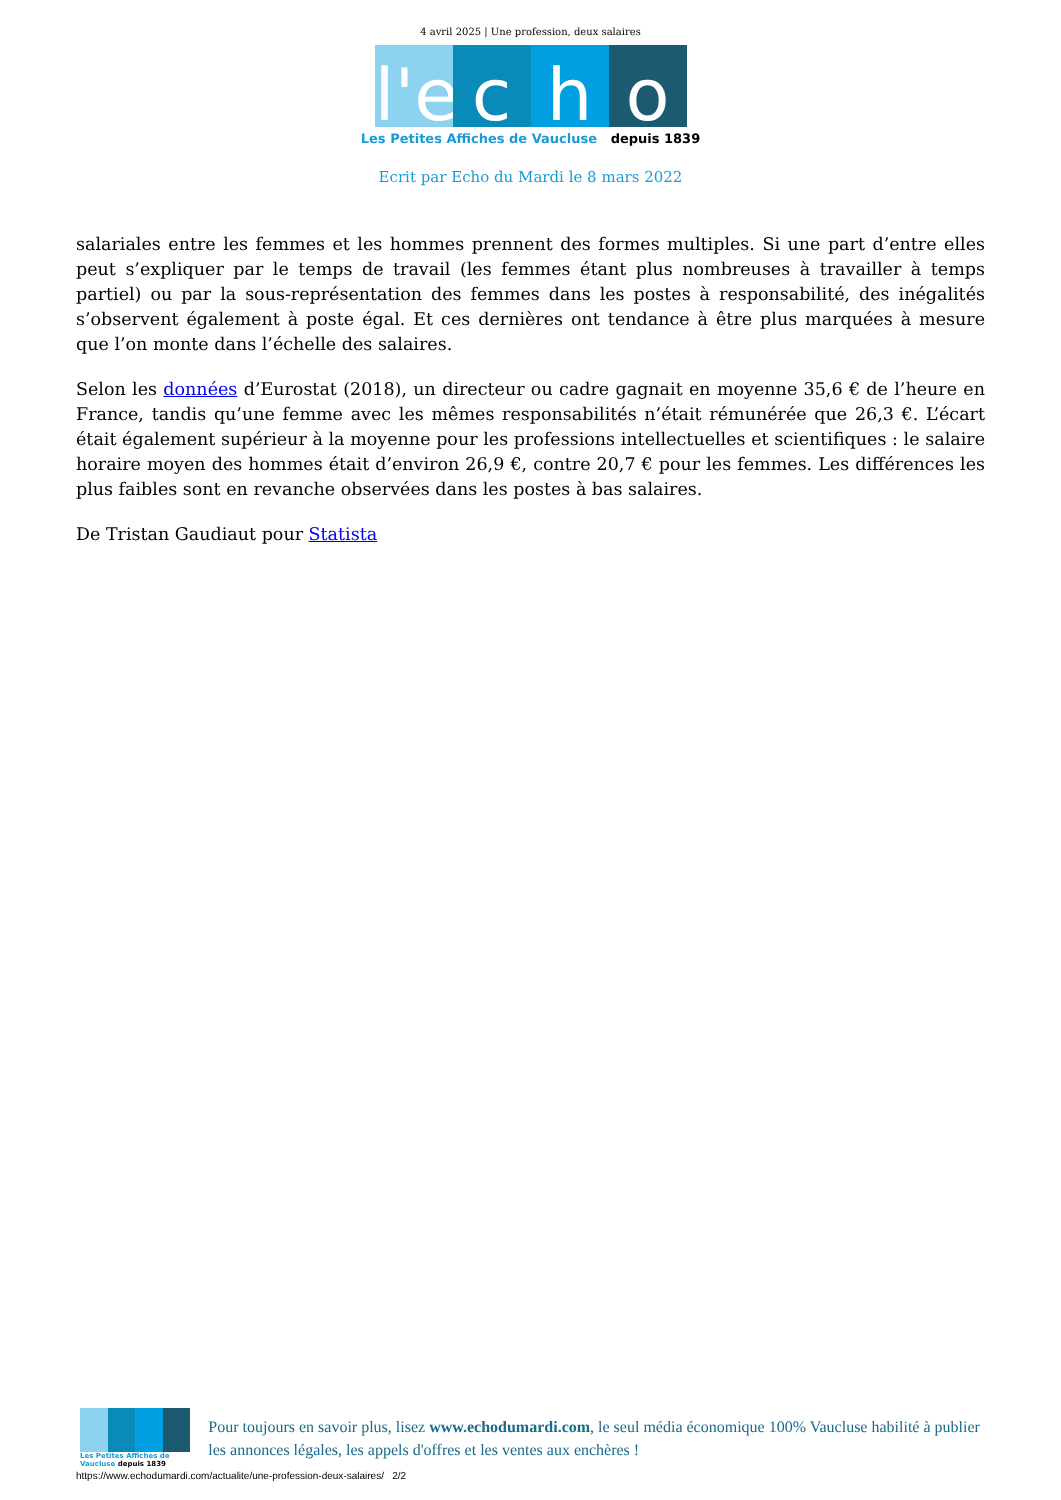4 avril 2025 | Une profession, deux salaires
l'e c h o
Les Petites Affiches de Vaucluse depuis 1839
Ecrit par Echo du Mardi le 8 mars 2022
salariales entre les femmes et les hommes prennent des formes multiples. Si une part d’entre elles peut s’expliquer par le temps de travail (les femmes étant plus nombreuses à travailler à temps partiel) ou par la sous-représentation des femmes dans les postes à responsabilité, des inégalités s’observent également à poste égal. Et ces dernières ont tendance à être plus marquées à mesure que l’on monte dans l’échelle des salaires.
Selon les données d’Eurostat (2018), un directeur ou cadre gagnait en moyenne 35,6 € de l’heure en France, tandis qu’une femme avec les mêmes responsabilités n’était rémunérée que 26,3 €. L’écart était également supérieur à la moyenne pour les professions intellectuelles et scientifiques : le salaire horaire moyen des hommes était d’environ 26,9 €, contre 20,7 € pour les femmes. Les différences les plus faibles sont en revanche observées dans les postes à bas salaires.
De Tristan Gaudiaut pour Statista
Les Petites Affiches de Vaucluse depuis 1839
Pour toujours en savoir plus, lisez www.echodumardi.com, le seul média économique 100% Vaucluse habilité à publier les annonces légales, les appels d'offres et les ventes aux enchères !
https://www.echodumardi.com/actualite/une-profession-deux-salaires/ 2/2